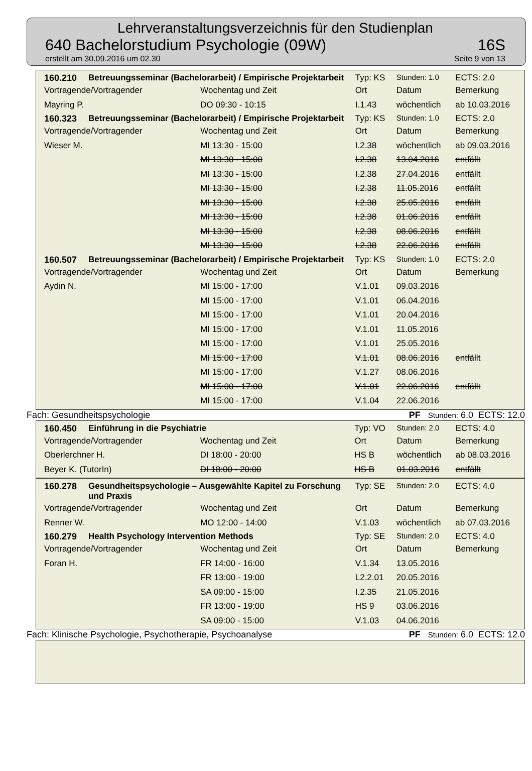Lehrveranstaltungsverzeichnis für den Studienplan
640 Bachelorstudium Psychologie (09W) 16S
erstellt am 30.09.2016 um 02.30 Seite 9 von 13
| 160.210 | Betreuungsseminar (Bachelorarbeit) / Empirische Projektarbeit | | Typ: KS | Stunden: 1.0 | ECTS: 2.0 |
| Vortragende/Vortragender | | Wochentag und Zeit | Ort | Datum | Bemerkung |
| Mayring P. | | DO 09:30 - 10:15 | I.1.43 | wöchentlich | ab 10.03.2016 |
| 160.323 | Betreuungsseminar (Bachelorarbeit) / Empirische Projektarbeit | | Typ: KS | Stunden: 1.0 | ECTS: 2.0 |
| Vortragende/Vortragender | | Wochentag und Zeit | Ort | Datum | Bemerkung |
| Wieser M. | | MI 13:30 - 15:00 | I.2.38 | wöchentlich | ab 09.03.2016 |
| | | MI 13:30 - 15:00 | I.2.38 | 13.04.2016 | entfällt |
| | | MI 13:30 - 15:00 | I.2.38 | 27.04.2016 | entfällt |
| | | MI 13:30 - 15:00 | I.2.38 | 11.05.2016 | entfällt |
| | | MI 13:30 - 15:00 | I.2.38 | 25.05.2016 | entfällt |
| | | MI 13:30 - 15:00 | I.2.38 | 01.06.2016 | entfällt |
| | | MI 13:30 - 15:00 | I.2.38 | 08.06.2016 | entfällt |
| | | MI 13:30 - 15:00 | I.2.38 | 22.06.2016 | entfällt |
| 160.507 | Betreuungsseminar (Bachelorarbeit) / Empirische Projektarbeit | | Typ: KS | Stunden: 1.0 | ECTS: 2.0 |
| Vortragende/Vortragender | | Wochentag und Zeit | Ort | Datum | Bemerkung |
| Aydin N. | | MI 15:00 - 17:00 | V.1.01 | 09.03.2016 | |
| | | MI 15:00 - 17:00 | V.1.01 | 06.04.2016 | |
| | | MI 15:00 - 17:00 | V.1.01 | 20.04.2016 | |
| | | MI 15:00 - 17:00 | V.1.01 | 11.05.2016 | |
| | | MI 15:00 - 17:00 | V.1.01 | 25.05.2016 | |
| | | MI 15:00 - 17:00 | V.1.01 | 08.06.2016 | entfällt |
| | | MI 15:00 - 17:00 | V.1.27 | 08.06.2016 | |
| | | MI 15:00 - 17:00 | V.1.01 | 22.06.2016 | entfällt |
| | | MI 15:00 - 17:00 | V.1.04 | 22.06.2016 | |
Fach: Gesundheitspsychologie PF Stunden: 6.0 ECTS: 12.0
| 160.450 | Einführung in die Psychiatrie | | Typ: VO | Stunden: 2.0 | ECTS: 4.0 |
| Vortragende/Vortragender | | Wochentag und Zeit | Ort | Datum | Bemerkung |
| Oberlerchner H. | | DI 18:00 - 20:00 | HS B | wöchentlich | ab 08.03.2016 |
| Beyer K. (TutorIn) | | DI 18:00 - 20:00 | HS B | 01.03.2016 | entfällt |
| 160.278 | Gesundheitspsychologie – Ausgewählte Kapitel zu Forschung und Praxis | | Typ: SE | Stunden: 2.0 | ECTS: 4.0 |
| Vortragende/Vortragender | | Wochentag und Zeit | Ort | Datum | Bemerkung |
| Renner W. | | MO 12:00 - 14:00 | V.1.03 | wöchentlich | ab 07.03.2016 |
| 160.279 | Health Psychology Intervention Methods | | Typ: SE | Stunden: 2.0 | ECTS: 4.0 |
| Vortragende/Vortragender | | Wochentag und Zeit | Ort | Datum | Bemerkung |
| Foran H. | | FR 14:00 - 16:00 | V.1.34 | 13.05.2016 | |
| | | FR 13:00 - 19:00 | L2.2.01 | 20.05.2016 | |
| | | SA 09:00 - 15:00 | I.2.35 | 21.05.2016 | |
| | | FR 13:00 - 19:00 | HS 9 | 03.06.2016 | |
| | | SA 09:00 - 15:00 | V.1.03 | 04.06.2016 | |
Fach: Klinische Psychologie, Psychotherapie, Psychoanalyse PF Stunden: 6.0 ECTS: 12.0